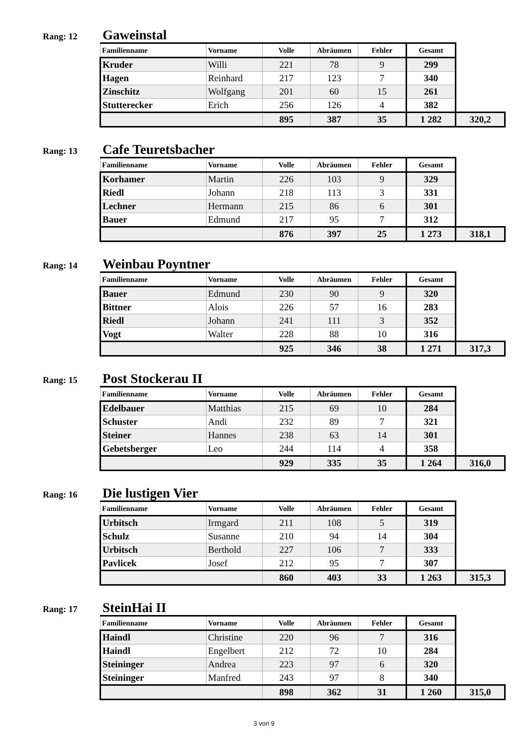Rang: 12 Gaweinstal
| Familienname | Vorname | Volle | Abräumen | Fehler | Gesamt | |
| --- | --- | --- | --- | --- | --- | --- |
| Kruder | Willi | 221 | 78 | 9 | 299 | |
| Hagen | Reinhard | 217 | 123 | 7 | 340 | |
| Zinschitz | Wolfgang | 201 | 60 | 15 | 261 | |
| Stutterecker | Erich | 256 | 126 | 4 | 382 | |
| | | 895 | 387 | 35 | 1 282 | 320,2 |
Rang: 13 Cafe Teuretsbacher
| Familienname | Vorname | Volle | Abräumen | Fehler | Gesamt | |
| --- | --- | --- | --- | --- | --- | --- |
| Korhamer | Martin | 226 | 103 | 9 | 329 | |
| Riedl | Johann | 218 | 113 | 3 | 331 | |
| Lechner | Hermann | 215 | 86 | 6 | 301 | |
| Bauer | Edmund | 217 | 95 | 7 | 312 | |
| | | 876 | 397 | 25 | 1 273 | 318,1 |
Rang: 14 Weinbau Poyntner
| Familienname | Vorname | Volle | Abräumen | Fehler | Gesamt | |
| --- | --- | --- | --- | --- | --- | --- |
| Bauer | Edmund | 230 | 90 | 9 | 320 | |
| Bittner | Alois | 226 | 57 | 16 | 283 | |
| Riedl | Johann | 241 | 111 | 3 | 352 | |
| Vogt | Walter | 228 | 88 | 10 | 316 | |
| | | 925 | 346 | 38 | 1 271 | 317,3 |
Rang: 15 Post Stockerau II
| Familienname | Vorname | Volle | Abräumen | Fehler | Gesamt | |
| --- | --- | --- | --- | --- | --- | --- |
| Edelbauer | Matthias | 215 | 69 | 10 | 284 | |
| Schuster | Andi | 232 | 89 | 7 | 321 | |
| Steiner | Hannes | 238 | 63 | 14 | 301 | |
| Gebetsberger | Leo | 244 | 114 | 4 | 358 | |
| | | 929 | 335 | 35 | 1 264 | 316,0 |
Rang: 16 Die lustigen Vier
| Familienname | Vorname | Volle | Abräumen | Fehler | Gesamt | |
| --- | --- | --- | --- | --- | --- | --- |
| Urbitsch | Irmgard | 211 | 108 | 5 | 319 | |
| Schulz | Susanne | 210 | 94 | 14 | 304 | |
| Urbitsch | Berthold | 227 | 106 | 7 | 333 | |
| Pavlicek | Josef | 212 | 95 | 7 | 307 | |
| | | 860 | 403 | 33 | 1 263 | 315,3 |
Rang: 17 SteinHai II
| Familienname | Vorname | Volle | Abräumen | Fehler | Gesamt | |
| --- | --- | --- | --- | --- | --- | --- |
| Haindl | Christine | 220 | 96 | 7 | 316 | |
| Haindl | Engelbert | 212 | 72 | 10 | 284 | |
| Steininger | Andrea | 223 | 97 | 6 | 320 | |
| Steininger | Manfred | 243 | 97 | 8 | 340 | |
| | | 898 | 362 | 31 | 1 260 | 315,0 |
3 von 9